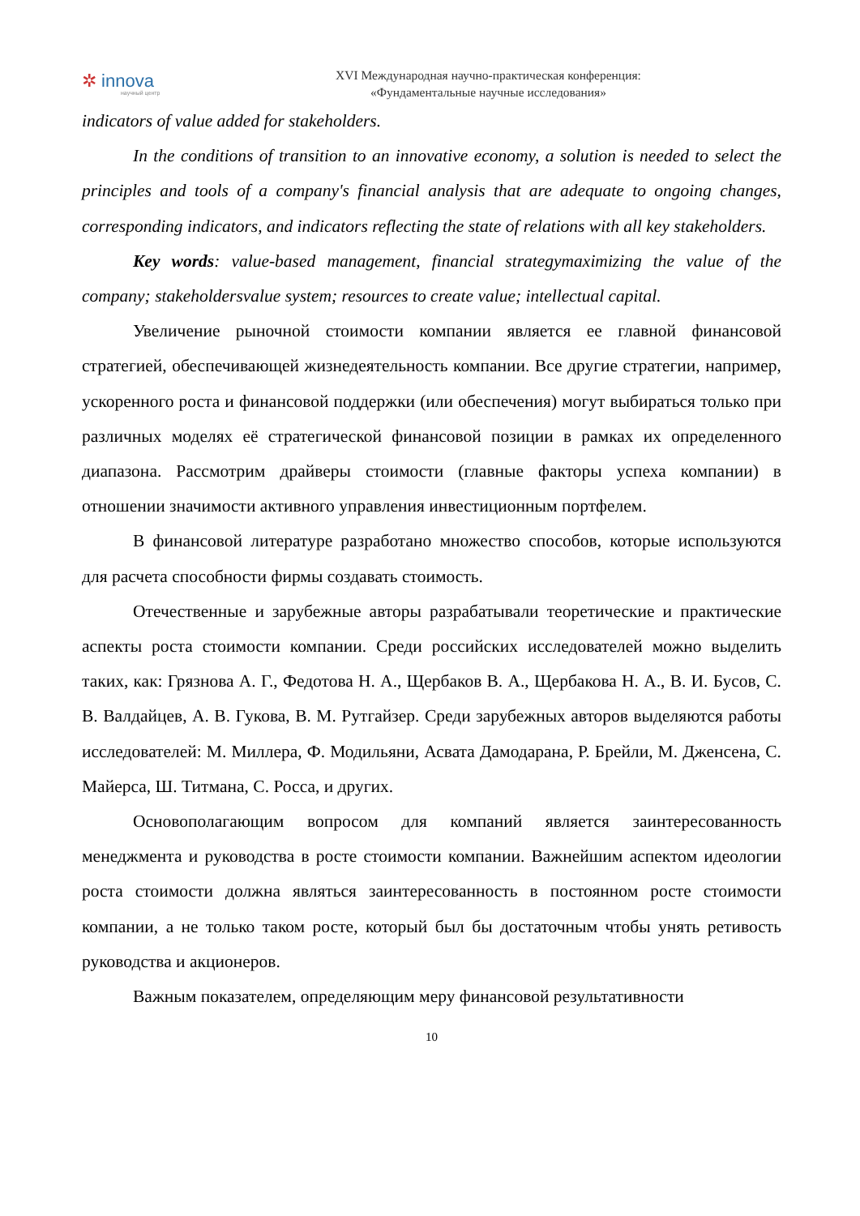✲ innova
научный центр
XVI Международная научно-практическая конференция:
«Фундаментальные научные исследования»
indicators of value added for stakeholders.
In the conditions of transition to an innovative economy, a solution is needed to select the principles and tools of a company's financial analysis that are adequate to ongoing changes, corresponding indicators, and indicators reflecting the state of relations with all key stakeholders.
Key words: value-based management, financial strategymaximizing the value of the company; stakeholdersvalue system; resources to create value; intellectual capital.
Увеличение рыночной стоимости компании является ее главной финансовой стратегией, обеспечивающей жизнедеятельность компании. Все другие стратегии, например, ускоренного роста и финансовой поддержки (или обеспечения) могут выбираться только при различных моделях её стратегической финансовой позиции в рамках их определенного диапазона. Рассмотрим драйверы стоимости (главные факторы успеха компании) в отношении значимости активного управления инвестиционным портфелем.
В финансовой литературе разработано множество способов, которые используются для расчета способности фирмы создавать стоимость.
Отечественные и зарубежные авторы разрабатывали теоретические и практические аспекты роста стоимости компании. Среди российских исследователей можно выделить таких, как: Грязнова А. Г., Федотова Н. А., Щербаков В. А., Щербакова Н. А., В. И. Бусов, С. В. Валдайцев, А. В. Гукова, В. М. Рутгайзер. Среди зарубежных авторов выделяются работы исследователей: М. Миллера, Ф. Модильяни, Асвата Дамодарана, Р. Брейли, М. Дженсена, С. Майерса, Ш. Титмана, С. Росса, и других.
Основополагающим вопросом для компаний является заинтересованность менеджмента и руководства в росте стоимости компании. Важнейшим аспектом идеологии роста стоимости должна являться заинтересованность в постоянном росте стоимости компании, а не только таком росте, который был бы достаточным чтобы унять ретивость руководства и акционеров.
Важным показателем, определяющим меру финансовой результативности
10